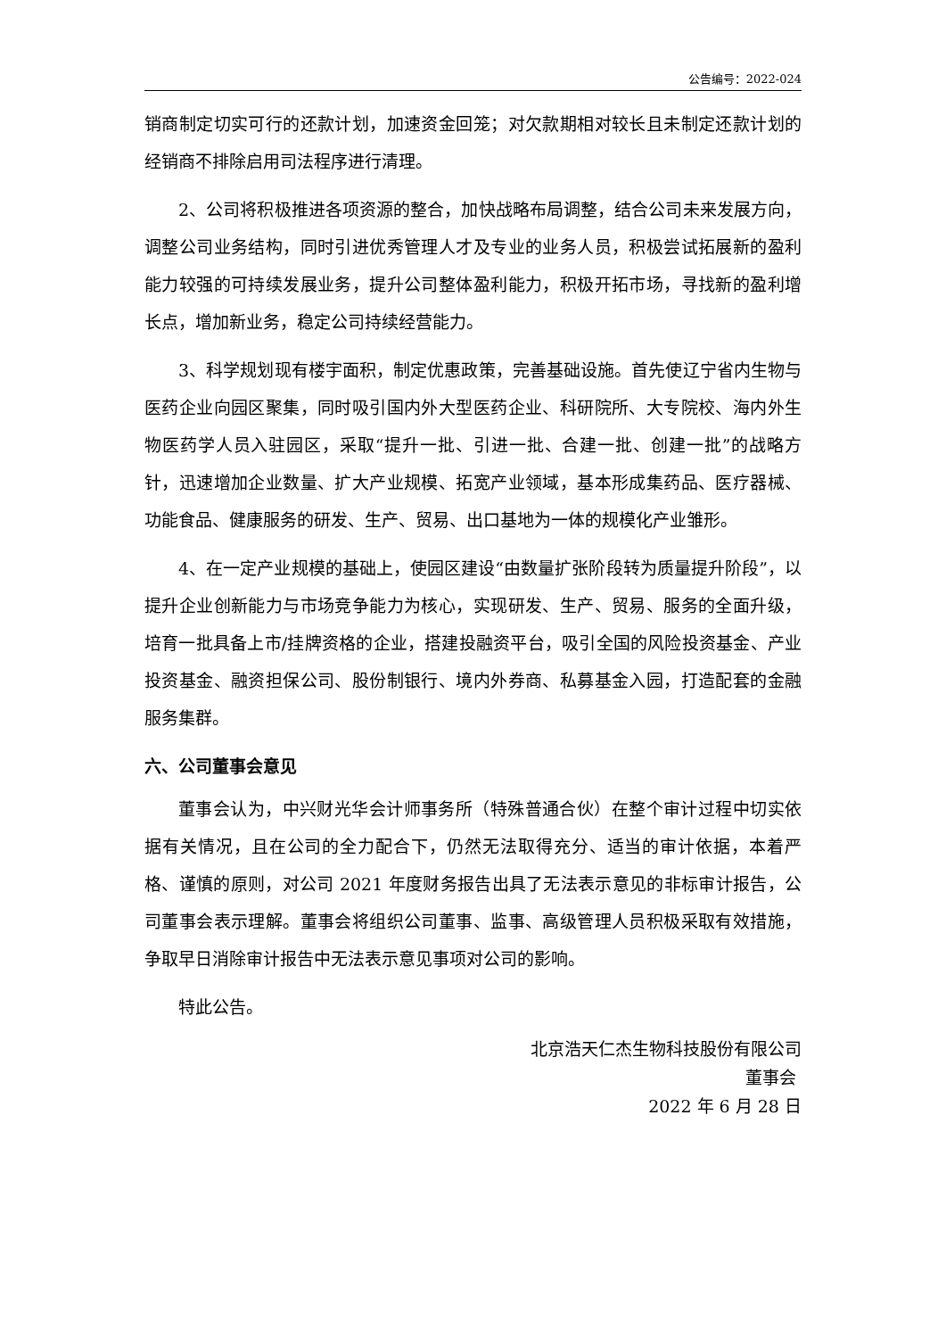公告编号：2022-024
销商制定切实可行的还款计划，加速资金回笼；对欠款期相对较长且未制定还款计划的经销商不排除启用司法程序进行清理。
2、公司将积极推进各项资源的整合，加快战略布局调整，结合公司未来发展方向，调整公司业务结构，同时引进优秀管理人才及专业的业务人员，积极尝试拓展新的盈利能力较强的可持续发展业务，提升公司整体盈利能力，积极开拓市场，寻找新的盈利增长点，增加新业务，稳定公司持续经营能力。
3、科学规划现有楼宇面积，制定优惠政策，完善基础设施。首先使辽宁省内生物与医药企业向园区聚集，同时吸引国内外大型医药企业、科研院所、大专院校、海内外生物医药学人员入驻园区，采取“提升一批、引进一批、合建一批、创建一批”的战略方针，迅速增加企业数量、扩大产业规模、拓宽产业领域，基本形成集药品、医疗器械、功能食品、健康服务的研发、生产、贸易、出口基地为一体的规模化产业雏形。
4、在一定产业规模的基础上，使园区建设“由数量扩张阶段转为质量提升阶段”，以提升企业创新能力与市场竞争能力为核心，实现研发、生产、贸易、服务的全面升级，培育一批具备上市/挂牌资格的企业，搭建投融资平台，吸引全国的风险投资基金、产业投资基金、融资担保公司、股份制银行、境内外券商、私募基金入园，打造配套的金融服务集群。
六、公司董事会意见
董事会认为，中兴财光华会计师事务所（特殊普通合伙）在整个审计过程中切实依据有关情况，且在公司的全力配合下，仍然无法取得充分、适当的审计依据，本着严格、谨慎的原则，对公司 2021 年度财务报告出具了无法表示意见的非标审计报告，公司董事会表示理解。董事会将组织公司董事、监事、高级管理人员积极采取有效措施，争取早日消除审计报告中无法表示意见事项对公司的影响。
特此公告。
北京浩天仁杰生物科技股份有限公司
董事会
2022 年 6 月 28 日